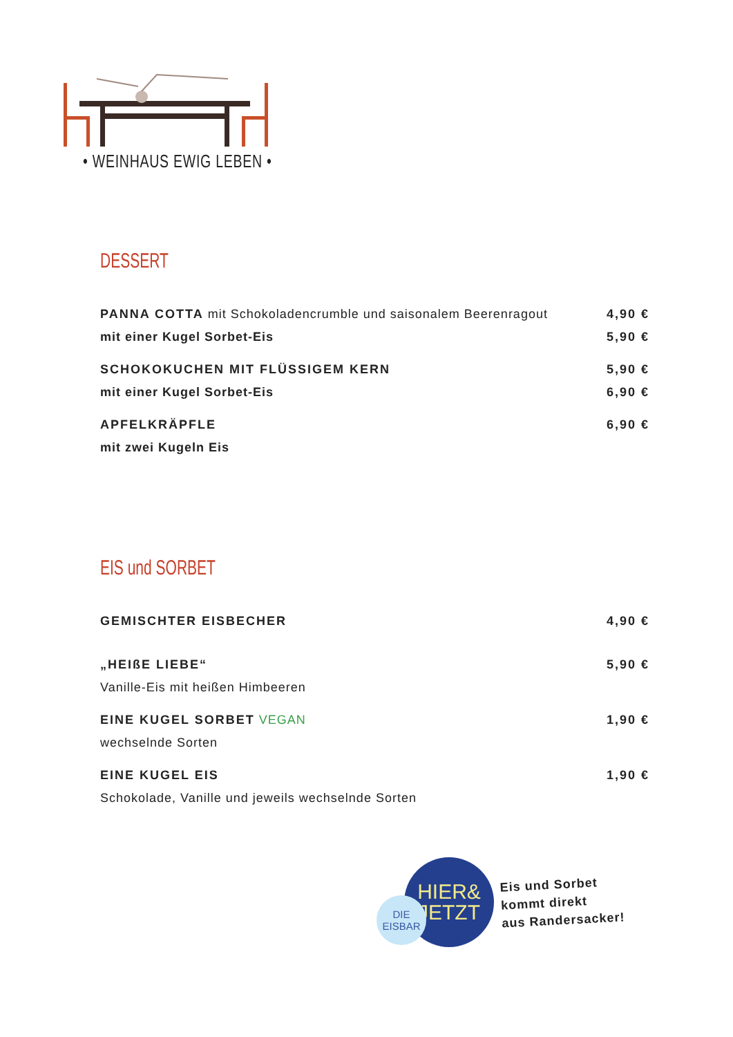• WEINHAUS EWIG LEBEN •
DESSERT
PANNA COTTA mit Schokoladencrumble und saisonalem Beerenragout 4,90 €
mit einer Kugel Sorbet-Eis 5,90 €
SCHOKOKUCHEN MIT FLÜSSIGEM KERN 5,90 €
mit einer Kugel Sorbet-Eis 6,90 €
APFELKRÄPFLE 6,90 €
mit zwei Kugeln Eis
EIS und SORBET
GEMISCHTER EISBECHER 4,90 €
„HEIßE LIEBE“5,90 €
Vanille-Eis mit heißen Himbeeren
EINE KUGEL SORBET VEGAN 1,90 €
wechselnde Sorten
EINE KUGEL EIS 1,90 €
Schokolade, Vanille und jeweils wechselnde Sorten
DIE
EISBAR
HIER&
JETZT
Eis und Sorbet
kommt direkt
aus Randersacker!